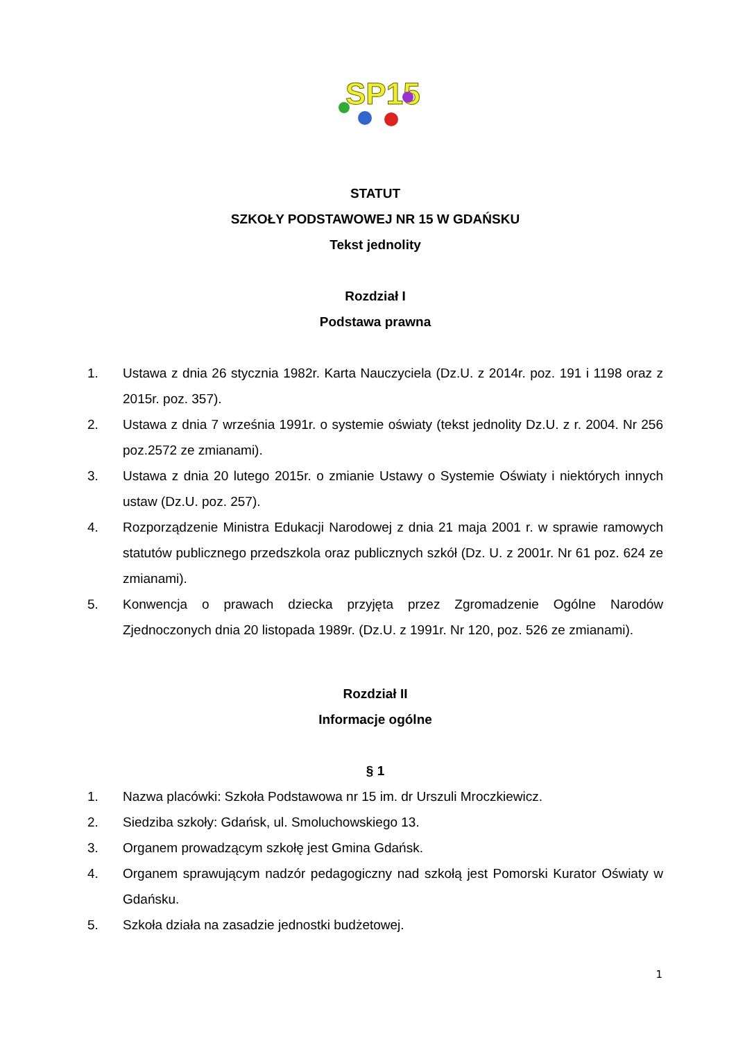SP15
STATUT
SZKOŁY PODSTAWOWEJ NR 15 W GDAŃSKU
Tekst jednolity
Rozdział I
Podstawa prawna
1. Ustawa z dnia 26 stycznia 1982r. Karta Nauczyciela (Dz.U. z 2014r. poz. 191 i 1198 oraz z 2015r. poz. 357).
2. Ustawa z dnia 7 września 1991r. o systemie oświaty (tekst jednolity Dz.U. z r. 2004. Nr 256 poz.2572 ze zmianami).
3. Ustawa z dnia 20 lutego 2015r. o zmianie Ustawy o Systemie Oświaty i niektórych innych ustaw (Dz.U. poz. 257).
4. Rozporządzenie Ministra Edukacji Narodowej z dnia 21 maja 2001 r. w sprawie ramowych statutów publicznego przedszkola oraz publicznych szkół (Dz. U. z 2001r. Nr 61 poz. 624 ze zmianami).
5. Konwencja o prawach dziecka przyjęta przez Zgromadzenie Ogólne Narodów Zjednoczonych dnia 20 listopada 1989r. (Dz.U. z 1991r. Nr 120, poz. 526 ze zmianami).
Rozdział II
Informacje ogólne
§ 1
1. Nazwa placówki: Szkoła Podstawowa nr 15 im. dr Urszuli Mroczkiewicz.
2. Siedziba szkoły: Gdańsk, ul. Smoluchowskiego 13.
3. Organem prowadzącym szkołę jest Gmina Gdańsk.
4. Organem sprawującym nadzór pedagogiczny nad szkołą jest Pomorski Kurator Oświaty w Gdańsku.
5. Szkoła działa na zasadzie jednostki budżetowej.
1